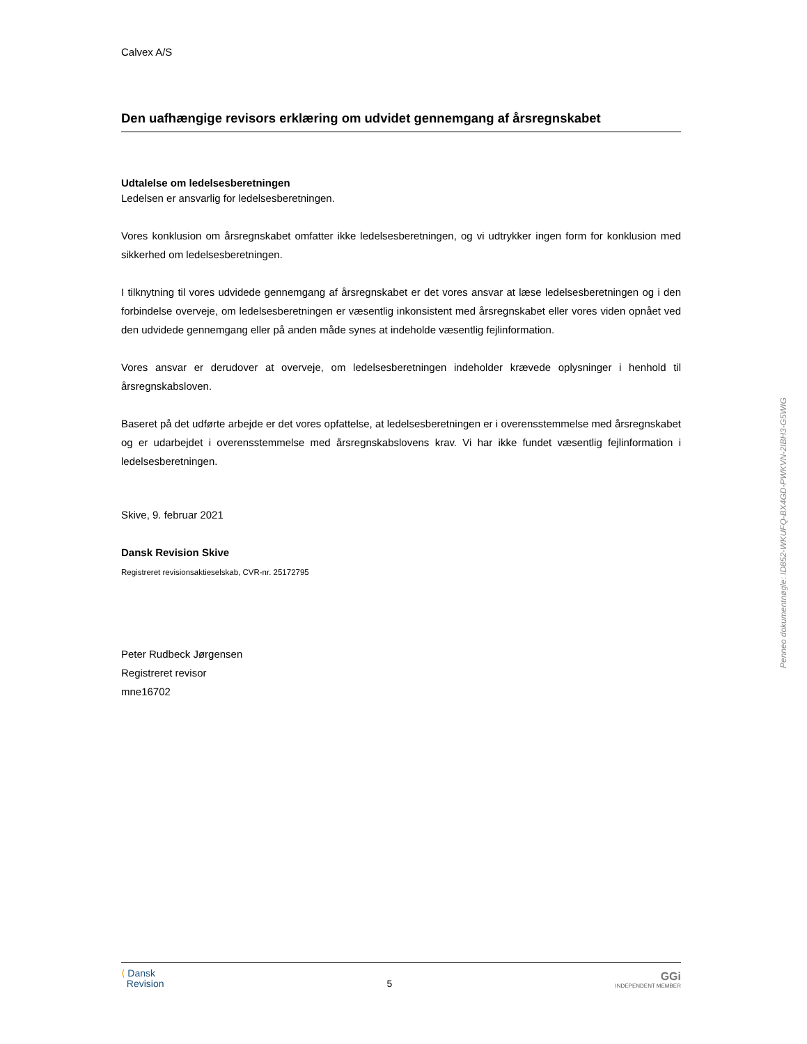Calvex A/S
Den uafhængige revisors erklæring om udvidet gennemgang af årsregnskabet
Udtalelse om ledelsesberetningen
Ledelsen er ansvarlig for ledelsesberetningen.
Vores konklusion om årsregnskabet omfatter ikke ledelsesberetningen, og vi udtrykker ingen form for konklusion med sikkerhed om ledelsesberetningen.
I tilknytning til vores udvidede gennemgang af årsregnskabet er det vores ansvar at læse ledelsesberetningen og i den forbindelse overveje, om ledelsesberetningen er væsentlig inkonsistent med årsregnskabet eller vores viden opnået ved den udvidede gennemgang eller på anden måde synes at indeholde væsentlig fejlinformation.
Vores ansvar er derudover at overveje, om ledelsesberetningen indeholder krævede oplysninger i henhold til årsregnskabsloven.
Baseret på det udførte arbejde er det vores opfattelse, at ledelsesberetningen er i overensstemmelse med årsregnskabet og er udarbejdet i overensstemmelse med årsregnskabslovens krav. Vi har ikke fundet væsentlig fejlinformation i ledelsesberetningen.
Skive, 9. februar 2021
Dansk Revision Skive
Registreret revisionsaktieselskab, CVR-nr. 25172795
Peter Rudbeck Jørgensen
Registreret revisor
mne16702
⟨ Dansk
Revision
5
GGi
INDEPENDENT MEMBER
Penneo dokumentnøgle: ID852-WKUFQ-BX4GD-PWKVN-2IBH3-G5WIG